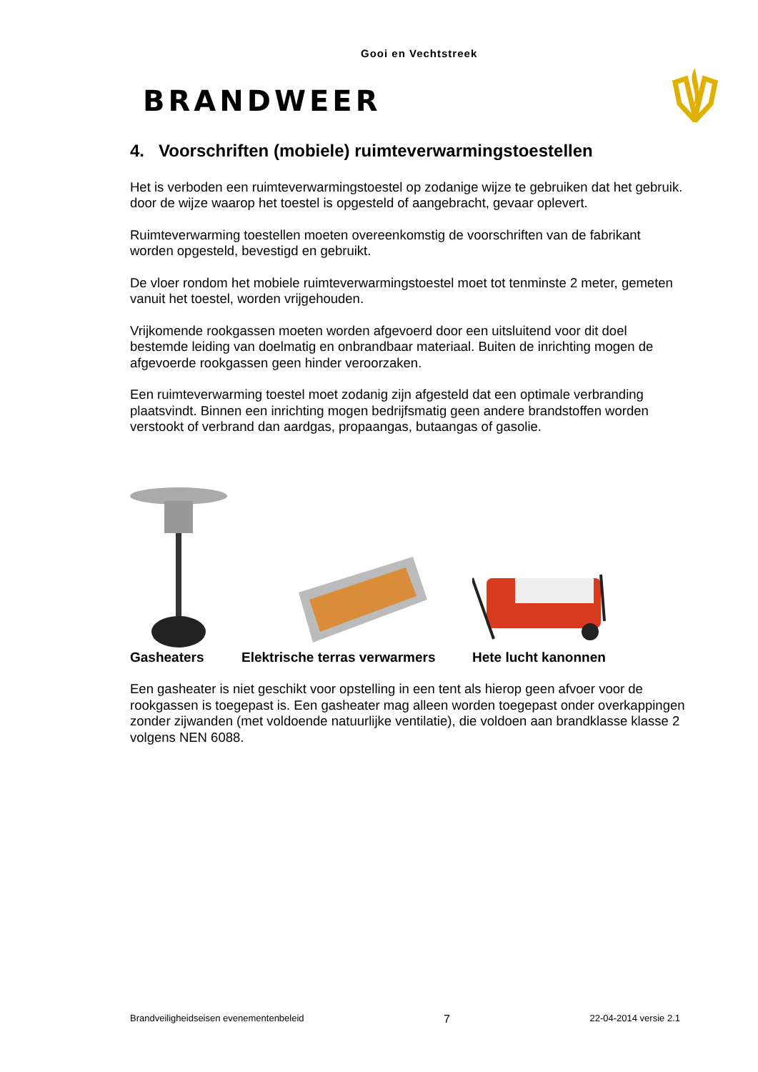Gooi en Vechtstreek
BRANDWEER
4. Voorschriften (mobiele) ruimteverwarmingstoestellen
Het is verboden een ruimteverwarmingstoestel op zodanige wijze te gebruiken dat het gebruik. door de wijze waarop het toestel is opgesteld of aangebracht, gevaar oplevert.
Ruimteverwarming toestellen moeten overeenkomstig de voorschriften van de fabrikant worden opgesteld, bevestigd en gebruikt.
De vloer rondom het mobiele ruimteverwarmingstoestel moet tot tenminste 2 meter, gemeten vanuit het toestel, worden vrijgehouden.
Vrijkomende rookgassen moeten worden afgevoerd door een uitsluitend voor dit doel bestemde leiding van doelmatig en onbrandbaar materiaal. Buiten de inrichting mogen de afgevoerde rookgassen geen hinder veroorzaken.
Een ruimteverwarming toestel moet zodanig zijn afgesteld dat een optimale verbranding plaatsvindt. Binnen een inrichting mogen bedrijfsmatig geen andere brandstoffen worden verstookt of verbrand dan aardgas, propaangas, butaangas of gasolie.
Gasheaters
Elektrische terras verwarmers
Hete lucht kanonnen
Een gasheater is niet geschikt voor opstelling in een tent als hierop geen afvoer voor de rookgassen is toegepast is. Een gasheater mag alleen worden toegepast onder overkappingen zonder zijwanden (met voldoende natuurlijke ventilatie), die voldoen aan brandklasse klasse 2 volgens NEN 6088.
Brandveiligheidseisen evenementenbeleid 7 22-04-2014 versie 2.1